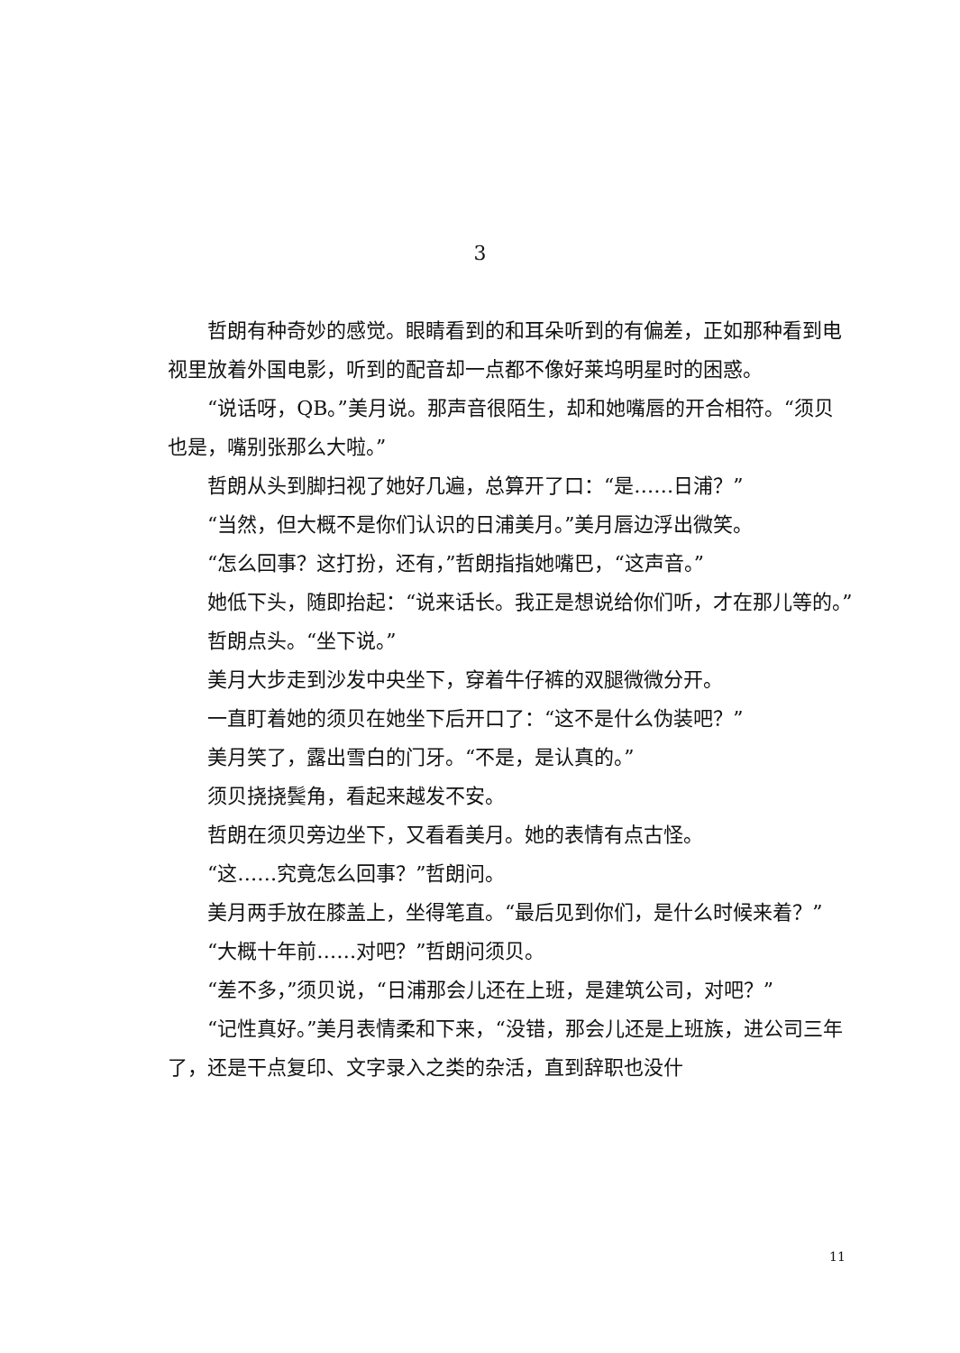3
哲朗有种奇妙的感觉。眼睛看到的和耳朵听到的有偏差，正如那种看到电视里放着外国电影，听到的配音却一点都不像好莱坞明星时的困惑。
“说话呀，QB。”美月说。那声音很陌生，却和她嘴唇的开合相符。“须贝也是，嘴别张那么大啦。”
哲朗从头到脚扫视了她好几遍，总算开了口：“是……日浦？”
“当然，但大概不是你们认识的日浦美月。”美月唇边浮出微笑。
“怎么回事？这打扮，还有，”哲朗指指她嘴巴，“这声音。”
她低下头，随即抬起：“说来话长。我正是想说给你们听，才在那儿等的。”
哲朗点头。“坐下说。”
美月大步走到沙发中央坐下，穿着牛仔裤的双腿微微分开。
一直盯着她的须贝在她坐下后开口了：“这不是什么伪装吧？”
美月笑了，露出雪白的门牙。“不是，是认真的。”
须贝挠挠鬓角，看起来越发不安。
哲朗在须贝旁边坐下，又看看美月。她的表情有点古怪。
“这……究竟怎么回事？”哲朗问。
美月两手放在膝盖上，坐得笔直。“最后见到你们，是什么时候来着？”
“大概十年前……对吧？”哲朗问须贝。
“差不多，”须贝说，“日浦那会儿还在上班，是建筑公司，对吧？”
“记性真好。”美月表情柔和下来，“没错，那会儿还是上班族，进公司三年了，还是干点复印、文字录入之类的杂活，直到辞职也没什
11